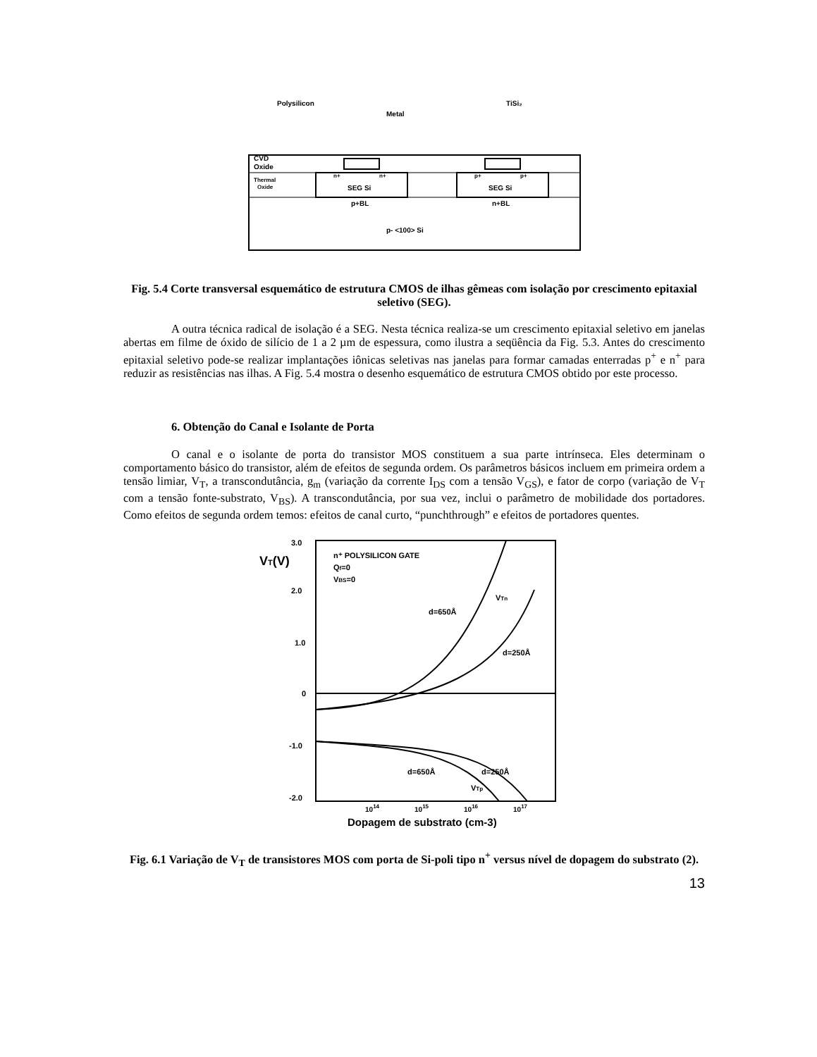Polysilicon
Metal
TiSi₂
CVD
Oxide
Thermal
Oxide
n+
n+
p+
p+
SEG Si
SEG Si
p+BL
n+BL
p- <100> Si
Fig. 5.4 Corte transversal esquemático de estrutura CMOS de ilhas gêmeas com isolação por crescimento epitaxial seletivo (SEG).
A outra técnica radical de isolação é a SEG. Nesta técnica realiza-se um crescimento epitaxial seletivo em janelas abertas em filme de óxido de silício de 1 a 2 µm de espessura, como ilustra a seqüência da Fig. 5.3. Antes do crescimento epitaxial seletivo pode-se realizar implantações iônicas seletivas nas janelas para formar camadas enterradas p<sup>+</sup> e n<sup>+</sup> para reduzir as resistências nas ilhas. A Fig. 5.4 mostra o desenho esquemático de estrutura CMOS obtido por este processo.
6. Obtenção do Canal e Isolante de Porta
O canal e o isolante de porta do transistor MOS constituem a sua parte intrínseca. Eles determinam o comportamento básico do transistor, além de efeitos de segunda ordem. Os parâmetros básicos incluem em primeira ordem a tensão limiar, V<sub>T</sub>, a transcondutância, g<sub>m</sub> (variação da corrente I<sub>DS</sub> com a tensão V<sub>GS</sub>), e fator de corpo (variação de V<sub>T</sub> com a tensão fonte-substrato, V<sub>BS</sub>). A transcondutância, por sua vez, inclui o parâmetro de mobilidade dos portadores. Como efeitos de segunda ordem temos: efeitos de canal curto, “punchthrough” e efeitos de portadores quentes.
3.0
2.0
1.0
0
-1.0
-2.0
VT(V)
n⁺ POLYSILICON GATE
Qf=0
VBS=0
d=650Å
VTn
d=250Å
d=650Å
d=250Å
VTp
1014
1015
1016
1017
Dopagem de substrato (cm-3)
Fig. 6.1 Variação de V<sub>T</sub> de transistores MOS com porta de Si-poli tipo n<sup>+</sup> versus nível de dopagem do substrato (2).
13